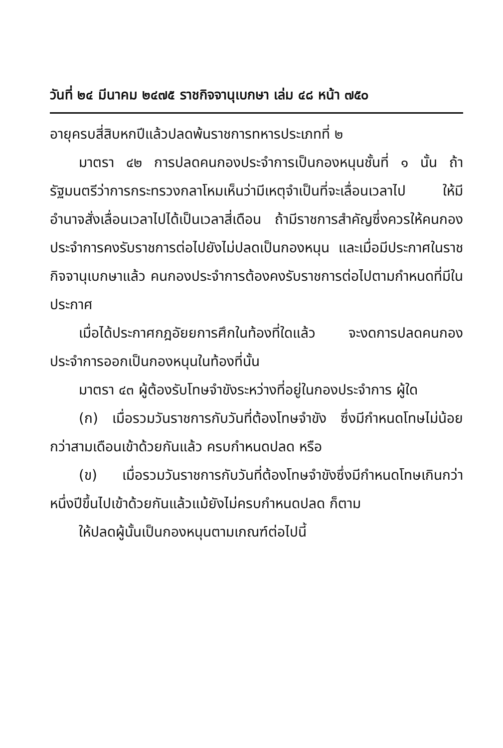วันที่ ๒๔ มีนาคม ๒๔๗๕ ราชกิจจานุเบกษา เล่ม ๔๘ หน้า ๗๕๐
อายุครบสี่สิบหกปีแล้วปลดพ้นราชการทหารประเภทที่ ๒
มาตรา ๔๒ การปลดคนกองประจำการเป็นกองหนุนชั้นที่ ๑ นั้น ถ้ารัฐมนตรีว่าการกระทรวงกลาโหมเห็นว่ามีเหตุจำเป็นที่จะเลื่อนเวลาไป ให้มีอำนาจสั่งเลื่อนเวลาไปได้เป็นเวลาสี่เดือน ถ้ามีราชการสำคัญซึ่งควรให้คนกองประจำการคงรับราชการต่อไปยังไม่ปลดเป็นกองหนุน และเมื่อมีประกาศในราชกิจจานุเบกษาแล้ว คนกองประจำการต้องคงรับราชการต่อไปตามกำหนดที่มีในประกาศ
เมื่อได้ประกาศกฎอัยยการศึกในท้องที่ใดแล้ว จะงดการปลดคนกองประจำการออกเป็นกองหนุนในท้องที่นั้น
มาตรา ๔๓ ผู้ต้องรับโทษจำขังระหว่างที่อยู่ในกองประจำการ ผู้ใด
(ก) เมื่อรวมวันราชการกับวันที่ต้องโทษจำขัง ซึ่งมีกำหนดโทษไม่น้อยกว่าสามเดือนเข้าด้วยกันแล้ว ครบกำหนดปลด หรือ
(ข) เมื่อรวมวันราชการกับวันที่ต้องโทษจำขังซึ่งมีกำหนดโทษเกินกว่าหนึ่งปีขึ้นไปเข้าด้วยกันแล้วแม้ยังไม่ครบกำหนดปลด ก็ตาม
ให้ปลดผู้นั้นเป็นกองหนุนตามเกณฑ์ต่อไปนี้